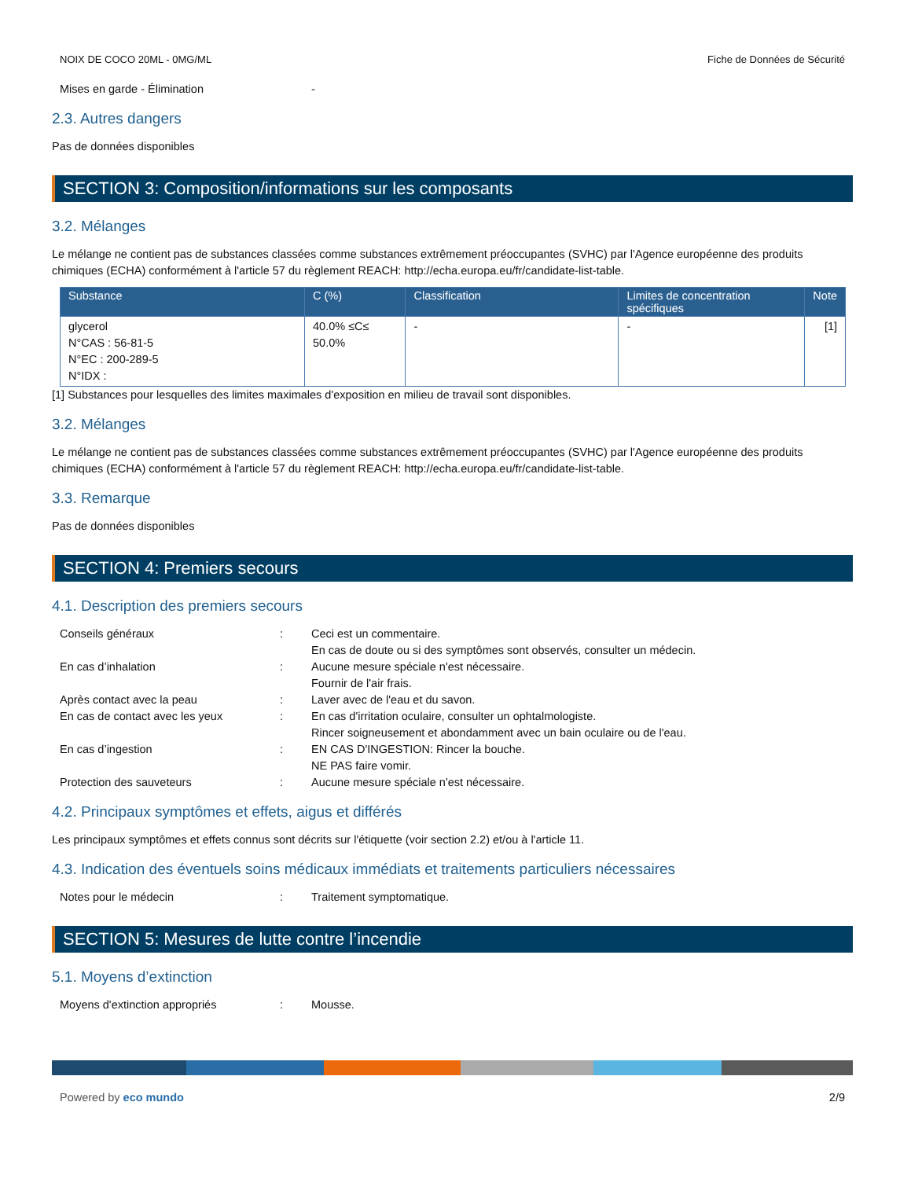NOIX DE COCO 20ML - 0MG/ML Fiche de Données de Sécurité
Mises en garde - Élimination -
2.3. Autres dangers
Pas de données disponibles
SECTION 3: Composition/informations sur les composants
3.2. Mélanges
Le mélange ne contient pas de substances classées comme substances extrêmement préoccupantes (SVHC) par l'Agence européenne des produits chimiques (ECHA) conformément à l'article 57 du règlement REACH: http://echa.europa.eu/fr/candidate-list-table.
| Substance | C (%) | Classification | Limites de concentration spécifiques | Note |
| --- | --- | --- | --- | --- |
| glycerol N°CAS : 56-81-5 N°EC : 200-289-5 N°IDX : | 40.0% ≤C≤ 50.0% | - | - | [1] |
[1] Substances pour lesquelles des limites maximales d'exposition en milieu de travail sont disponibles.
3.2. Mélanges
Le mélange ne contient pas de substances classées comme substances extrêmement préoccupantes (SVHC) par l'Agence européenne des produits chimiques (ECHA) conformément à l'article 57 du règlement REACH: http://echa.europa.eu/fr/candidate-list-table.
3.3. Remarque
Pas de données disponibles
SECTION 4: Premiers secours
4.1. Description des premiers secours
Conseils généraux: Ceci est un commentaire.
En cas de doute ou si des symptômes sont observés, consulter un médecin. En cas d’inhalation: Aucune mesure spéciale n'est nécessaire.
Fournir de l'air frais. Après contact avec la peau: Laver avec de l'eau et du savon. En cas de contact avec les yeux: En cas d'irritation oculaire, consulter un ophtalmologiste.
Rincer soigneusement et abondamment avec un bain oculaire ou de l'eau. En cas d’ingestion: EN CAS D'INGESTION: Rincer la bouche.
NE PAS faire vomir. Protection des sauveteurs: Aucune mesure spéciale n'est nécessaire.
4.2. Principaux symptômes et effets, aigus et différés
Les principaux symptômes et effets connus sont décrits sur l'étiquette (voir section 2.2) et/ou à l'article 11.
4.3. Indication des éventuels soins médicaux immédiats et traitements particuliers nécessaires
Notes pour le médecin: Traitement symptomatique.
SECTION 5: Mesures de lutte contre l’incendie
5.1. Moyens d’extinction
Moyens d'extinction appropriés: Mousse.
Powered by eco mundo 2/9